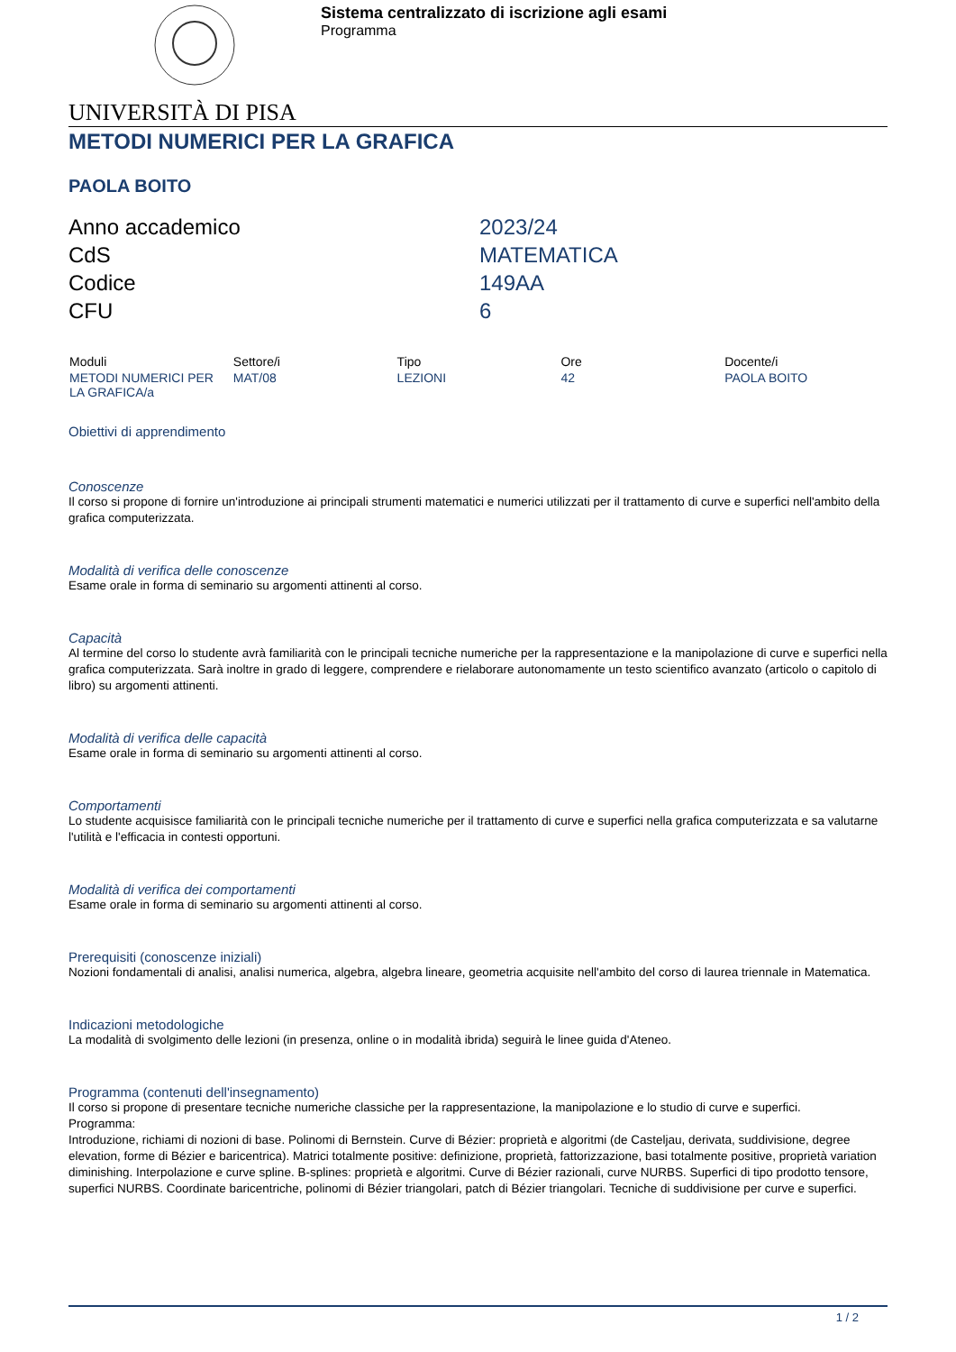Sistema centralizzato di iscrizione agli esami
Programma
UNIVERSITÀ DI PISA
METODI NUMERICI PER LA GRAFICA
PAOLA BOITO
Anno accademico
2023/24
CdS
MATEMATICA
Codice
149AA
CFU
6
| Moduli | Settore/i | Tipo | Ore | Docente/i |
| --- | --- | --- | --- | --- |
| METODI NUMERICI PER LA GRAFICA/a | MAT/08 | LEZIONI | 42 | PAOLA BOITO |
Obiettivi di apprendimento
Conoscenze
Il corso si propone di fornire un'introduzione ai principali strumenti matematici e numerici utilizzati per il trattamento di curve e superfici nell'ambito della grafica computerizzata.
Modalità di verifica delle conoscenze
Esame orale in forma di seminario su argomenti attinenti al corso.
Capacità
Al termine del corso lo studente avrà familiarità con le principali tecniche numeriche per la rappresentazione e la manipolazione di curve e superfici nella grafica computerizzata. Sarà inoltre in grado di leggere, comprendere e rielaborare autonomamente un testo scientifico avanzato (articolo o capitolo di libro) su argomenti attinenti.
Modalità di verifica delle capacità
Esame orale in forma di seminario su argomenti attinenti al corso.
Comportamenti
Lo studente acquisisce familiarità con le principali tecniche numeriche per il trattamento di curve e superfici nella grafica computerizzata e sa valutarne l'utilità e l'efficacia in contesti opportuni.
Modalità di verifica dei comportamenti
Esame orale in forma di seminario su argomenti attinenti al corso.
Prerequisiti (conoscenze iniziali)
Nozioni fondamentali di analisi, analisi numerica, algebra, algebra lineare, geometria acquisite nell'ambito del corso di laurea triennale in Matematica.
Indicazioni metodologiche
La modalità di svolgimento delle lezioni (in presenza, online o in modalità ibrida) seguirà le linee guida d'Ateneo.
Programma (contenuti dell'insegnamento)
Il corso si propone di presentare tecniche numeriche classiche per la rappresentazione, la manipolazione e lo studio di curve e superfici.
Programma:
Introduzione, richiami di nozioni di base. Polinomi di Bernstein. Curve di Bézier: proprietà e algoritmi (de Casteljau, derivata, suddivisione, degree elevation, forme di Bézier e baricentrica). Matrici totalmente positive: definizione, proprietà, fattorizzazione, basi totalmente positive, proprietà variation diminishing. Interpolazione e curve spline. B-splines: proprietà e algoritmi. Curve di Bézier razionali, curve NURBS. Superfici di tipo prodotto tensore, superfici NURBS. Coordinate baricentriche, polinomi di Bézier triangolari, patch di Bézier triangolari. Tecniche di suddivisione per curve e superfici.
1 / 2